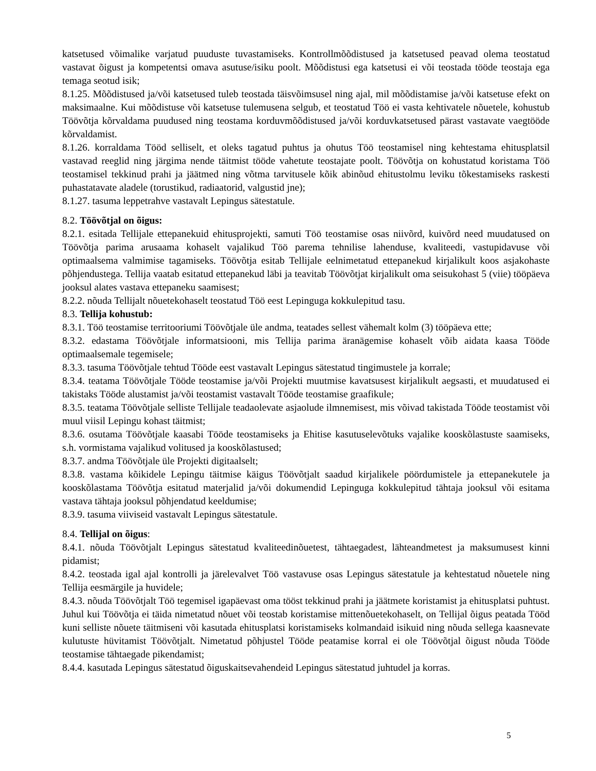katsetused võimalike varjatud puuduste tuvastamiseks. Kontrollmõõdistused ja katsetused peavad olema teostatud vastavat õigust ja kompetentsi omava asutuse/isiku poolt. Mõõdistusi ega katsetusi ei või teostada tööde teostaja ega temaga seotud isik;
8.1.25. Mõõdistused ja/või katsetused tuleb teostada täisvõimsusel ning ajal, mil mõõdistamise ja/või katsetuse efekt on maksimaalne. Kui mõõdistuse või katsetuse tulemusena selgub, et teostatud Töö ei vasta kehtivatele nõuetele, kohustub Töövõtja kõrvaldama puudused ning teostama korduvmõõdistused ja/või korduvkatsetused pärast vastavate vaegtööde kõrvaldamist.
8.1.26. korraldama Tööd selliselt, et oleks tagatud puhtus ja ohutus Töö teostamisel ning kehtestama ehitusplatsil vastavad reeglid ning järgima nende täitmist tööde vahetute teostajate poolt. Töövõtja on kohustatud koristama Töö teostamisel tekkinud prahi ja jäätmed ning võtma tarvitusele kõik abinõud ehitustolmu leviku tõkestamiseks raskesti puhastatavate aladele (torustikud, radiaatorid, valgustid jne);
8.1.27. tasuma leppetrahve vastavalt Lepingus sätestatule.
8.2. Töövõtjal on õigus:
8.2.1. esitada Tellijale ettepanekuid ehitusprojekti, samuti Töö teostamise osas niivõrd, kuivõrd need muudatused on Töövõtja parima arusaama kohaselt vajalikud Töö parema tehnilise lahenduse, kvaliteedi, vastupidavuse või optimaalsema valmimise tagamiseks. Töövõtja esitab Tellijale eelnimetatud ettepanekud kirjalikult koos asjakohaste põhjendustega. Tellija vaatab esitatud ettepanekud läbi ja teavitab Töövõtjat kirjalikult oma seisukohast 5 (viie) tööpäeva jooksul alates vastava ettepaneku saamisest;
8.2.2. nõuda Tellijalt nõuetekohaselt teostatud Töö eest Lepinguga kokkulepitud tasu.
8.3. Tellija kohustub:
8.3.1. Töö teostamise territooriumi Töövõtjale üle andma, teatades sellest vähemalt kolm (3) tööpäeva ette;
8.3.2. edastama Töövõtjale informatsiooni, mis Tellija parima äranägemise kohaselt võib aidata kaasa Tööde optimaalsemale tegemisele;
8.3.3. tasuma Töövõtjale tehtud Tööde eest vastavalt Lepingus sätestatud tingimustele ja korrale;
8.3.4. teatama Töövõtjale Tööde teostamise ja/või Projekti muutmise kavatsusest kirjalikult aegsasti, et muudatused ei takistaks Tööde alustamist ja/või teostamist vastavalt Tööde teostamise graafikule;
8.3.5. teatama Töövõtjale selliste Tellijale teadaolevate asjaolude ilmnemisest, mis võivad takistada Tööde teostamist või muul viisil Lepingu kohast täitmist;
8.3.6. osutama Töövõtjale kaasabi Tööde teostamiseks ja Ehitise kasutuselevõtuks vajalike kooskõlastuste saamiseks, s.h. vormistama vajalikud volitused ja kooskõlastused;
8.3.7. andma Töövõtjale üle Projekti digitaalselt;
8.3.8. vastama kõikidele Lepingu täitmise käigus Töövõtjalt saadud kirjalikele pöördumistele ja ettepanekutele ja kooskõlastama Töövõtja esitatud materjalid ja/või dokumendid Lepinguga kokkulepitud tähtaja jooksul või esitama vastava tähtaja jooksul põhjendatud keeldumise;
8.3.9. tasuma viiviseid vastavalt Lepingus sätestatule.
8.4. Tellijal on õigus:
8.4.1. nõuda Töövõtjalt Lepingus sätestatud kvaliteedinõuetest, tähtaegadest, lähteandmetest ja maksumusest kinni pidamist;
8.4.2. teostada igal ajal kontrolli ja järelevalvet Töö vastavuse osas Lepingus sätestatule ja kehtestatud nõuetele ning Tellija eesmärgile ja huvidele;
8.4.3. nõuda Töövõtjalt Töö tegemisel igapäevast oma tööst tekkinud prahi ja jäätmete koristamist ja ehitusplatsi puhtust. Juhul kui Töövõtja ei täida nimetatud nõuet või teostab koristamise mittenõuetekohaselt, on Tellijal õigus peatada Tööd kuni selliste nõuete täitmiseni või kasutada ehitusplatsi koristamiseks kolmandaid isikuid ning nõuda sellega kaasnevate kulutuste hüvitamist Töövõtjalt. Nimetatud põhjustel Tööde peatamise korral ei ole Töövõtjal õigust nõuda Tööde teostamise tähtaegade pikendamist;
8.4.4. kasutada Lepingus sätestatud õiguskaitsevahendeid Lepingus sätestatud juhtudel ja korras.
5